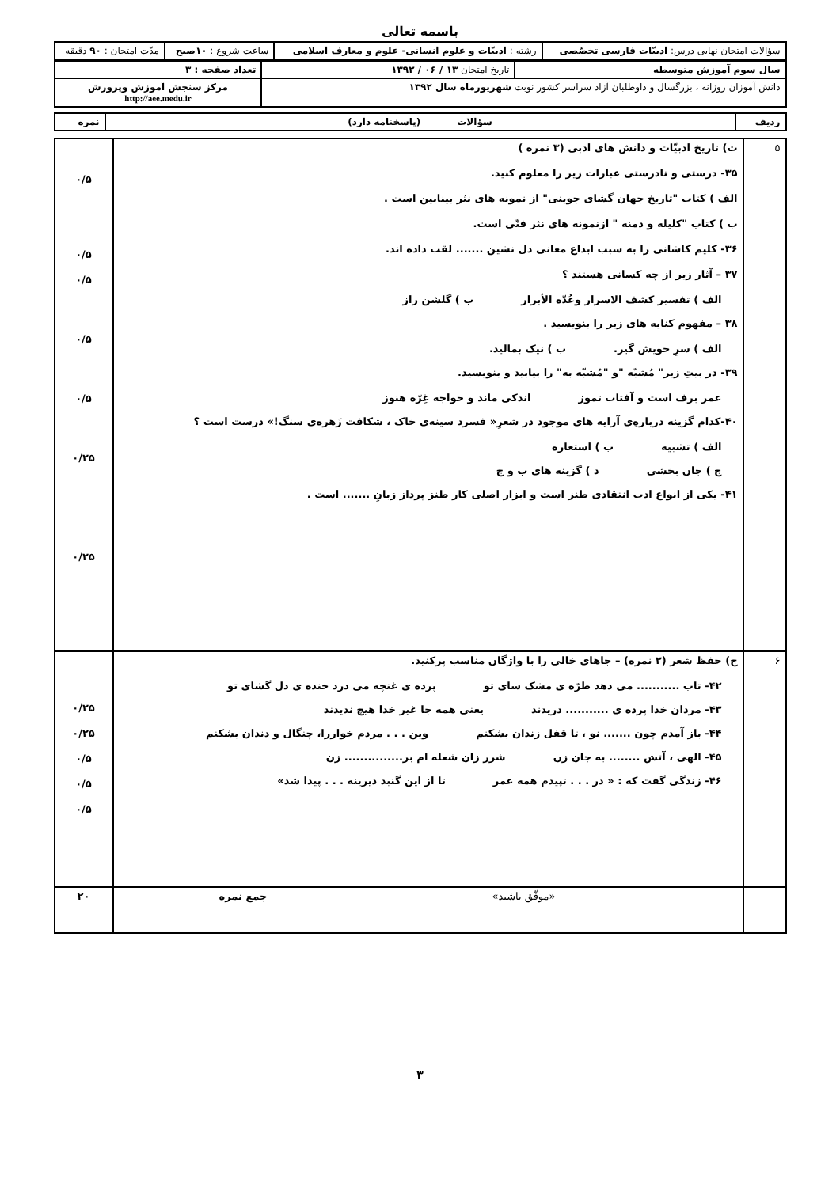باسمه تعالی
| سؤالات امتحان نهایی درس: ادبیّات فارسی تخصّصی | رشته : ادبیّات و علوم انسانی- علوم و معارف اسلامی | ساعت شروع : ۱۰صبح | مدّت امتحان : ۹۰ دقیقه |
| سال سوم آموزش متوسطه | تاریخ امتحان ۱۳ / ۰۶ / ۱۳۹۲ | تعداد صفحه : ۳ |
| دانش آموزان روزانه ، بزرگسال و داوطلبان آزاد سراسر کشور نوبت شهریورماه سال ۱۳۹۲ | | مرکز سنجش آموزش وپرورش http://aee.medu.ir |
| ردیف | سؤالات (پاسخنامه دارد) | نمره |
| ۵ | ث) تاریخ ادبیّات و دانش های ادبی (۳ نمره ) ۳۵- درستی و نادرستی عبارات زیر را معلوم کنید. الف ) کتاب "تاریخ جهان گشای جوینی" از نمونه های نثر بینابین است . ب ) کتاب "کلیله و دمنه " ازنمونه های نثر فنّی است. ۳۶- کلیم کاشانی را به سبب ابداع معانی دل نشین ....... لقب داده اند. ۳۷ – آثار زیر از چه کسانی هستند ؟ الف ) تفسیر کشف الاسرار وعُدّه الأبرار ب ) گلشن راز ۳۸ – مفهوم کنایه های زیر را بنویسید . الف ) سرِ خویش گیر. ب ) نیک بمالید. ۳۹- در بیتِ زیر" مُشبّه "و "مُشبّه به" را بیابید و بنویسید. عمر برف است و آفتاب تموز اندکی ماند و خواجه غِرّه هنوز ۴۰-کدام گزینه دربارهِ‌ی آرایه های موجود در شعرِ« فسرد سینه‌ی خاک ، شکافت زَهره‌ی سنگ!» درست است ؟ الف ) تشبیه ب ) استعاره ج ) جان بخشی د ) گزینه های ب و ج ۴۱- یکی از انواع ادب انتقادی طنز است و ابزار اصلی کار طنز پرداز زبانِ ....... است . | ۰/۵ ۰/۵ ۰/۵ ۰/۵ ۰/۵ ۰/۲۵ ۰/۲۵ |
| ۶ | ج) حفظ شعر (۲ نمره) – جاهای خالی را با واژگان مناسب پرکنید. ۴۲- تاب ........... می دهد طرّه ی مشک سای تو پرده ی غنچه می درد خنده ی دل گشای تو ۴۳- مردان خدا پرده ی ........... دریدند یعنی همه جا غیر خدا هیچ ندیدند ۴۴- باز آمدم چون ....... نو ، تا قفل زندان بشکنم وین . . . مردم خواررا، چنگال و دندان بشکنم ۴۵- الهی ، آتش ........ به جان زن شرر زان شعله ام بر............... زن ۴۶- زندگی گفت که : « در . . . تپیدم همه عمر تا از این گنبد دیرینه . . . پیدا شد» | ۰/۲۵ ۰/۲۵ ۰/۵ ۰/۵ ۰/۵ |
| | «موفّق باشید» جمع نمره | ۲۰ |
۳